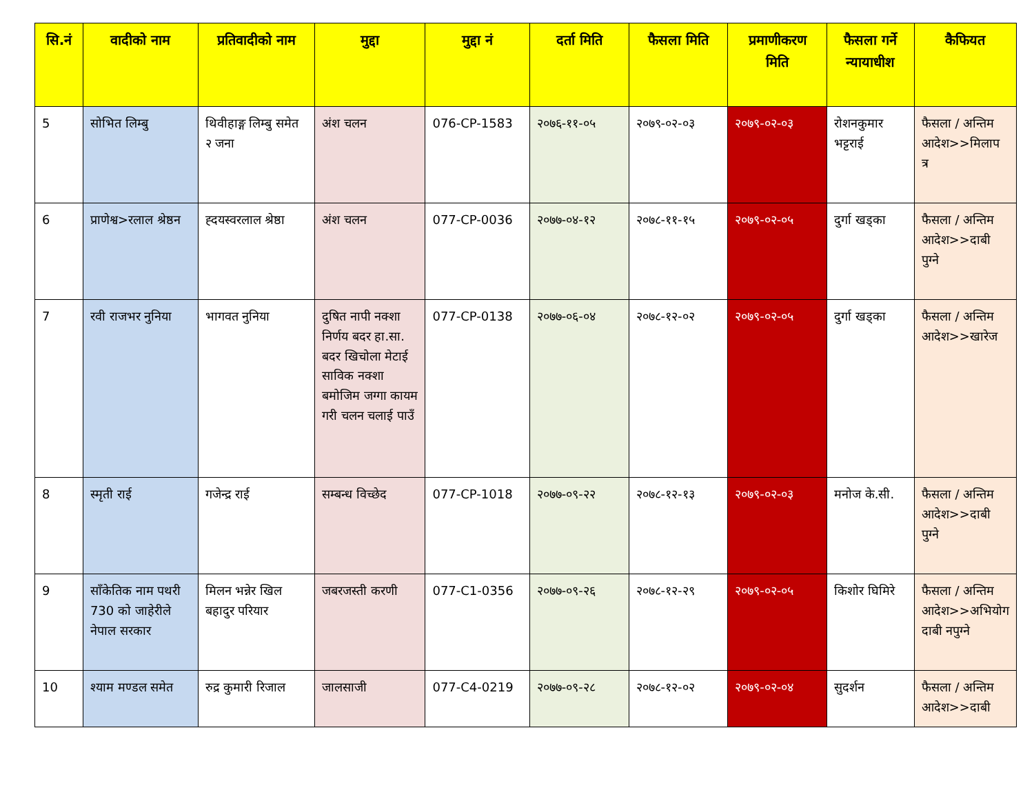| सि.नं | वादीको नाम | प्रतिवादीको नाम | मुद्दा | मुद्दा नं | दर्ता मिति | फैसला मिति | प्रमाणीकरण मिति | फैसला गर्ने न्यायाधीश | कैफियत |
| --- | --- | --- | --- | --- | --- | --- | --- | --- | --- |
| 5 | सोभित लिम्बु | थिवीहाङ्ग लिम्बु समेत २ जना | अंश चलन | 076-CP-1583 | २०७६-११-०५ | २०७९-०२-०३ | २०७९-०२-०३ | रोशनकुमार भट्टराई | फैसला / अन्तिम आदेश>>मिलाप त्र |
| 6 | प्राणेश्व>रलाल श्रेष्ठन | ह्दयस्वरलाल श्रेष्ठा | अंश चलन | 077-CP-0036 | २०७७-०४-१२ | २०७८-११-१५ | २०७९-०२-०५ | दुर्गा खड्का | फैसला / अन्तिम आदेश>>दाबी पुग्ने |
| 7 | रवी राजभर नुनिया | भागवत नुनिया | दुषित नापी नक्शा निर्णय बदर हा.सा. बदर खिचोला मेटाई साविक नक्शा बमोजिम जग्गा कायम गरी चलन चलाई पाउँ | 077-CP-0138 | २०७७-०६-०४ | २०७८-१२-०२ | २०७९-०२-०५ | दुर्गा खड्का | फैसला / अन्तिम आदेश>>खारेज |
| 8 | स्मृती राई | गजेन्द्र राई | सम्बन्ध विच्छेद | 077-CP-1018 | २०७७-०९-२२ | २०७८-१२-१३ | २०७९-०२-०३ | मनोज के.सी. | फैसला / अन्तिम आदेश>>दाबी पुग्ने |
| 9 | साँकेतिक नाम पथरी 730 को जाहेरीले नेपाल सरकार | मिलन भन्नेर खिल बहादुर परियार | जबरजस्ती करणी | 077-C1-0356 | २०७७-०९-२६ | २०७८-१२-२९ | २०७९-०२-०५ | किशोर घिमिरे | फैसला / अन्तिम आदेश>>अभियोग दाबी नपुग्ने |
| 10 | श्याम मण्डल समेत | रुद्र कुमारी रिजाल | जालसाजी | 077-C4-0219 | २०७७-०९-२८ | २०७८-१२-०२ | २०७९-०२-०४ | सुदर्शन | फैसला / अन्तिम आदेश>>दाबी |